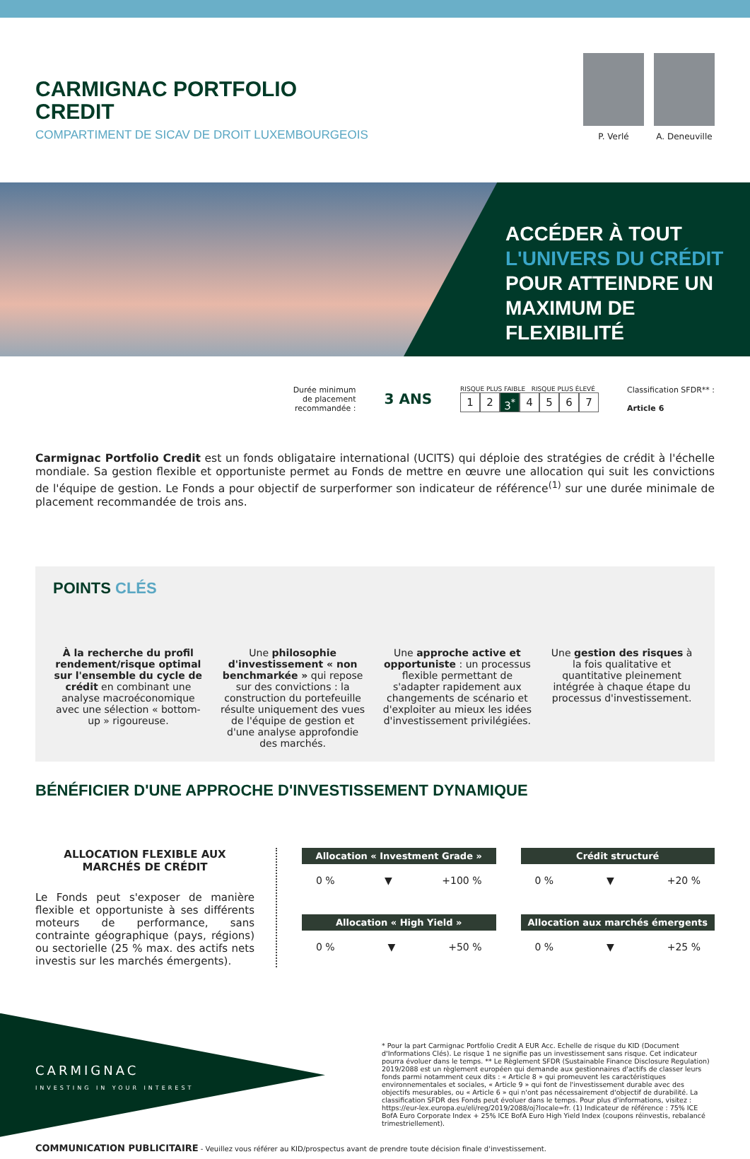CARMIGNAC PORTFOLIO
CREDIT
COMPARTIMENT DE SICAV DE DROIT LUXEMBOURGEOIS
P. Verlé A. Deneuville
ACCÉDER À TOUT
L'UNIVERS DU CRÉDIT
POUR ATTEINDRE UN
MAXIMUM DE FLEXIBILITÉ
Durée minimum
de placement
recommandée :
3 ANS
RISQUE PLUS FAIBLE RISQUE PLUS ÉLEVÉ
1 2 3<sup>*</sup> 4567
Classification SFDR** :
Article 6
Carmignac Portfolio Credit est un fonds obligataire international (UCITS) qui déploie des stratégies de crédit à l'échelle mondiale. Sa gestion flexible et opportuniste permet au Fonds de mettre en œuvre une allocation qui suit les convictions de l'équipe de gestion. Le Fonds a pour objectif de surperformer son indicateur de référence<sup>(1)</sup> sur une durée minimale de placement recommandée de trois ans.
POINTS CLÉS
À la recherche du profil rendement/risque optimal sur l'ensemble du cycle de crédit en combinant une analyse macroéconomique avec une sélection « bottom-up » rigoureuse.
Une philosophie d'investissement « non benchmarkée » qui repose sur des convictions : la construction du portefeuille résulte uniquement des vues de l'équipe de gestion et d'une analyse approfondie des marchés.
Une approche active et opportuniste : un processus flexible permettant de s'adapter rapidement aux changements de scénario et d'exploiter au mieux les idées d'investissement privilégiées.
Une gestion des risques à la fois qualitative et quantitative pleinement intégrée à chaque étape du processus d'investissement.
BÉNÉFICIER D'UNE APPROCHE D'INVESTISSEMENT DYNAMIQUE
ALLOCATION FLEXIBLE AUX
MARCHÉS DE CRÉDIT
Le Fonds peut s'exposer de manière flexible et opportuniste à ses différents moteurs de performance, sans contrainte géographique (pays, régions) ou sectorielle (25 % max. des actifs nets investis sur les marchés émergents).
Allocation « Investment Grade »
0 % ▼ +100 %
Crédit structuré
0 % ▼ +20 %
Allocation « High Yield »
0 % ▼ +50 %
Allocation aux marchés émergents
0 % ▼ +25 %
CARMIGNAC
INVESTING IN YOUR INTEREST
* Pour la part Carmignac Portfolio Credit A EUR Acc. Echelle de risque du KID (Document d'Informations Clés). Le risque 1 ne signifie pas un investissement sans risque. Cet indicateur pourra évoluer dans le temps. ** Le Règlement SFDR (Sustainable Finance Disclosure Regulation) 2019/2088 est un règlement européen qui demande aux gestionnaires d'actifs de classer leurs fonds parmi notamment ceux dits : « Article 8 » qui promeuvent les caractéristiques environnementales et sociales, « Article 9 » qui font de l'investissement durable avec des objectifs mesurables, ou « Article 6 » qui n'ont pas nécessairement d'objectif de durabilité. La classification SFDR des Fonds peut évoluer dans le temps. Pour plus d'informations, visitez : https://eur-lex.europa.eu/eli/reg/2019/2088/oj?locale=fr. (1) Indicateur de référence : 75% ICE BofA Euro Corporate Index + 25% ICE BofA Euro High Yield Index (coupons réinvestis, rebalancé trimestriellement).
COMMUNICATION PUBLICITAIRE - Veuillez vous référer au KID/prospectus avant de prendre toute décision finale d'investissement.